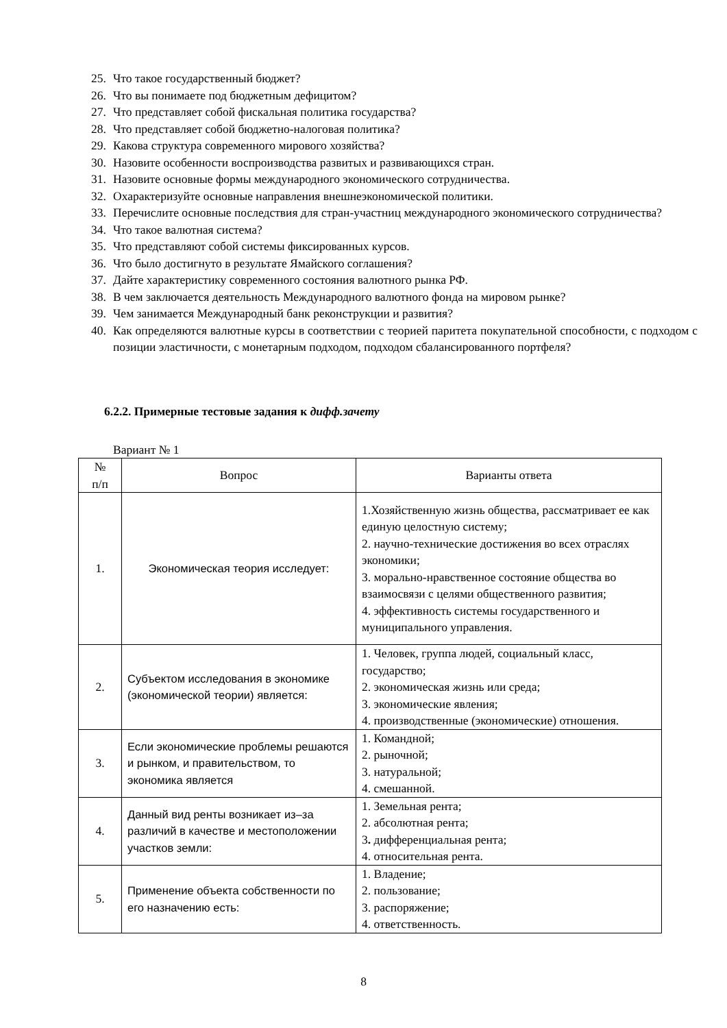25. Что такое государственный бюджет?
26. Что вы понимаете под бюджетным дефицитом?
27. Что представляет собой фискальная политика государства?
28. Что представляет собой бюджетно-налоговая политика?
29. Какова структура современного мирового хозяйства?
30. Назовите особенности воспроизводства развитых и развивающихся стран.
31. Назовите основные формы международного экономического сотрудничества.
32. Охарактеризуйте основные направления внешнеэкономической политики.
33. Перечислите основные последствия для стран-участниц международного экономического сотрудничества?
34. Что такое валютная система?
35. Что представляют собой системы фиксированных курсов.
36. Что было достигнуто в результате Ямайского соглашения?
37. Дайте характеристику современного состояния валютного рынка РФ.
38. В чем заключается деятельность Международного валютного фонда на мировом рынке?
39. Чем занимается Международный банк реконструкции и развития?
40. Как определяются валютные курсы в соответствии с теорией паритета покупательной способности, с подходом с позиции эластичности, с монетарным подходом, подходом сбалансированного портфеля?
6.2.2. Примерные тестовые задания к дифф.зачету
Вариант № 1
| № п/п | Вопрос | Варианты ответа |
| --- | --- | --- |
| 1. | Экономическая теория исследует: | 1.Хозяйственную жизнь общества, рассматривает ее как единую целостную систему; 2. научно-технические достижения во всех отраслях экономики; 3. морально-нравственное состояние общества во взаимосвязи с целями общественного развития; 4. эффективность системы государственного и муниципального управления. |
| 2. | Субъектом исследования в экономике (экономической теории) является: | 1. Человек, группа людей, социальный класс, государство; 2. экономическая жизнь или среда; 3. экономические явления; 4. производственные (экономические) отношения. |
| 3. | Если экономические проблемы решаются и рынком, и правительством, то экономика является | 1. Командной; 2. рыночной; 3. натуральной; 4. смешанной. |
| 4. | Данный вид ренты возникает из–за различий в качестве и местоположении участков земли: | 1. Земельная рента; 2. абсолютная рента; 3 . дифференциальная рента; 4. относительная рента. |
| 5. | Применение объекта собственности по его назначению есть: | 1. Владение; 2. пользование; 3. распоряжение; 4. ответственность. |
8